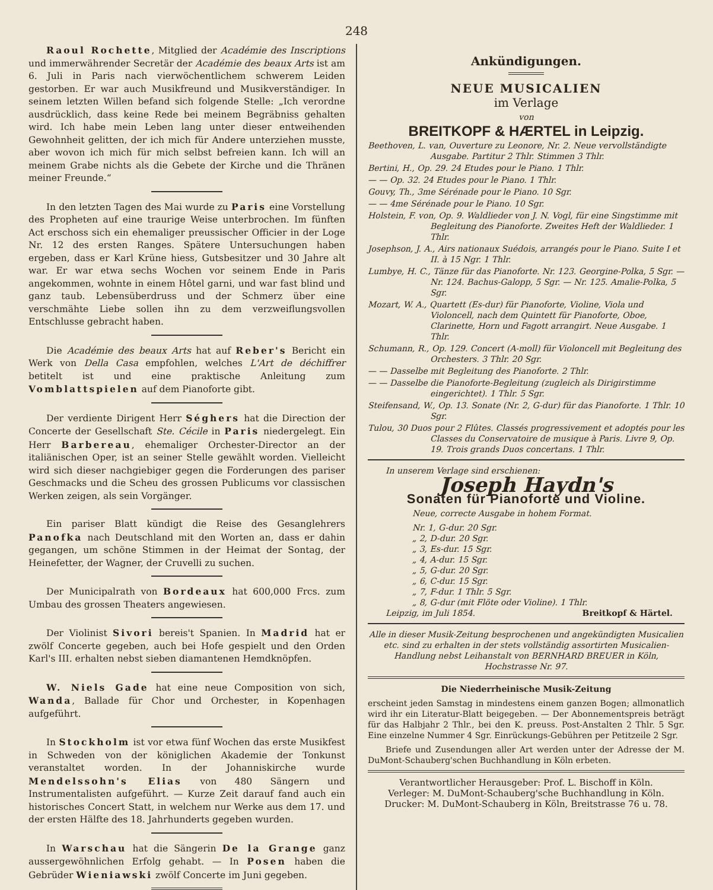248
Raoul Rochette, Mitglied der Académie des Inscriptions und immerwährender Secretär der Académie des beaux Arts ist am 6. Juli in Paris nach vierwöchentlichem schwerem Leiden gestorben. Er war auch Musikfreund und Musikverständiger. In seinem letzten Willen befand sich folgende Stelle: „Ich verordne ausdrücklich, dass keine Rede bei meinem Begräbniss gehalten wird. Ich habe mein Leben lang unter dieser entweihenden Gewohnheit gelitten, der ich mich für Andere unterziehen musste, aber wovon ich mich für mich selbst befreien kann. Ich will an meinem Grabe nichts als die Gebete der Kirche und die Thränen meiner Freunde.“
In den letzten Tagen des Mai wurde zu Paris eine Vorstellung des Propheten auf eine traurige Weise unterbrochen. Im fünften Act erschoss sich ein ehemaliger preussischer Officier in der Loge Nr. 12 des ersten Ranges. Spätere Untersuchungen haben ergeben, dass er Karl Krüne hiess, Gutsbesitzer und 30 Jahre alt war. Er war etwa sechs Wochen vor seinem Ende in Paris angekommen, wohnte in einem Hôtel garni, und war fast blind und ganz taub. Lebensüberdruss und der Schmerz über eine verschmähte Liebe sollen ihn zu dem verzweiflungsvollen Entschlusse gebracht haben.
Die Académie des beaux Arts hat auf Reber's Bericht ein Werk von Della Casa empfohlen, welches L'Art de déchiffrer betitelt ist und eine praktische Anleitung zum Vomblattspielen auf dem Pianoforte gibt.
Der verdiente Dirigent Herr Séghers hat die Direction der Concerte der Gesellschaft Ste. Cécile in Paris niedergelegt. Ein Herr Barbereau, ehemaliger Orchester-Director an der italiänischen Oper, ist an seiner Stelle gewählt worden. Vielleicht wird sich dieser nachgiebiger gegen die Forderungen des pariser Geschmacks und die Scheu des grossen Publicums vor classischen Werken zeigen, als sein Vorgänger.
Ein pariser Blatt kündigt die Reise des Gesanglehrers Panofka nach Deutschland mit den Worten an, dass er dahin gegangen, um schöne Stimmen in der Heimat der Sontag, der Heinefetter, der Wagner, der Cruvelli zu suchen.
Der Municipalrath von Bordeaux hat 600,000 Frcs. zum Umbau des grossen Theaters angewiesen.
Der Violinist Sivori bereis't Spanien. In Madrid hat er zwölf Concerte gegeben, auch bei Hofe gespielt und den Orden Karl's III. erhalten nebst sieben diamantenen Hemdknöpfen.
W. Niels Gade hat eine neue Composition von sich, Wanda, Ballade für Chor und Orchester, in Kopenhagen aufgeführt.
In Stockholm ist vor etwa fünf Wochen das erste Musikfest in Schweden von der königlichen Akademie der Tonkunst veranstaltet worden. In der Johanniskirche wurde Mendelssohn's Elias von 480 Sängern und Instrumentalisten aufgeführt. — Kurze Zeit darauf fand auch ein historisches Concert Statt, in welchem nur Werke aus dem 17. und der ersten Hälfte des 18. Jahrhunderts gegeben wurden.
In Warschau hat die Sängerin De la Grange ganz aussergewöhnlichen Erfolg gehabt. — In Posen haben die Gebrüder Wieniawski zwölf Concerte im Juni gegeben.
Ankündigungen.
NEUE MUSICALIEN
im Verlage
von
BREITKOPF & HÆRTEL in Leipzig.
Beethoven, L. van, Ouverture zu Leonore, Nr. 2. Neue vervollständigte Ausgabe. Partitur 2 Thlr. Stimmen 3 Thlr.
Bertini, H., Op. 29. 24 Etudes pour le Piano. 1 Thlr.
— — Op. 32. 24 Etudes pour le Piano. 1 Thlr.
Gouvy, Th., 3me Sérénade pour le Piano. 10 Sgr.
— — 4me Sérénade pour le Piano. 10 Sgr.
Holstein, F. von, Op. 9. Waldlieder von J. N. Vogl, für eine Singstimme mit Begleitung des Pianoforte. Zweites Heft der Waldlieder. 1 Thlr.
Josephson, J. A., Airs nationaux Suédois, arrangés pour le Piano. Suite I et II. à 15 Ngr. 1 Thlr.
Lumbye, H. C., Tänze für das Pianoforte. Nr. 123. Georgine-Polka, 5 Sgr. — Nr. 124. Bachus-Galopp, 5 Sgr. — Nr. 125. Amalie-Polka, 5 Sgr.
Mozart, W. A., Quartett (Es-dur) für Pianoforte, Violine, Viola und Violoncell, nach dem Quintett für Pianoforte, Oboe, Clarinette, Horn und Fagott arrangirt. Neue Ausgabe. 1 Thlr.
Schumann, R., Op. 129. Concert (A-moll) für Violoncell mit Begleitung des Orchesters. 3 Thlr. 20 Sgr.
— — Dasselbe mit Begleitung des Pianoforte. 2 Thlr.
— — Dasselbe die Pianoforte-Begleitung (zugleich als Dirigirstimme eingerichtet). 1 Thlr. 5 Sgr.
Steifensand, W., Op. 13. Sonate (Nr. 2, G-dur) für das Pianoforte. 1 Thlr. 10 Sgr.
Tulou, 30 Duos pour 2 Flûtes. Classés progressivement et adoptés pour les Classes du Conservatoire de musique à Paris. Livre 9, Op. 19. Trois grands Duos concertans. 1 Thlr.
In unserem Verlage sind erschienen:
Joseph Haydn's
Sonaten für Pianoforte und Violine.
Neue, correcte Ausgabe in hohem Format.
Nr. 1, G-dur. 20 Sgr.
„ 2, D-dur. 20 Sgr.
„ 3, Es-dur. 15 Sgr.
„ 4, A-dur. 15 Sgr.
„ 5, G-dur. 20 Sgr.
„ 6, C-dur. 15 Sgr.
„ 7, F-dur. 1 Thlr. 5 Sgr.
„ 8, G-dur (mit Flöte oder Violine). 1 Thlr.
Leipzig, im Juli 1854. Breitkopf & Härtel.
Alle in dieser Musik-Zeitung besprochenen und angekündigten Musicalien etc. sind zu erhalten in der stets vollständig assortirten Musicalien-Handlung nebst Leihanstalt von BERNHARD BREUER in Köln, Hochstrasse Nr. 97.
Die Niederrheinische Musik-Zeitung
erscheint jeden Samstag in mindestens einem ganzen Bogen; allmonatlich wird ihr ein Literatur-Blatt beigegeben. — Der Abonnementspreis beträgt für das Halbjahr 2 Thlr., bei den K. preuss. Post-Anstalten 2 Thlr. 5 Sgr. Eine einzelne Nummer 4 Sgr. Einrückungs-Gebühren per Petitzeile 2 Sgr.
Briefe und Zusendungen aller Art werden unter der Adresse der M. DuMont-Schauberg'schen Buchhandlung in Köln erbeten.
Verantwortlicher Herausgeber: Prof. L. Bischoff in Köln.
Verleger: M. DuMont-Schauberg'sche Buchhandlung in Köln.
Drucker: M. DuMont-Schauberg in Köln, Breitstrasse 76 u. 78.